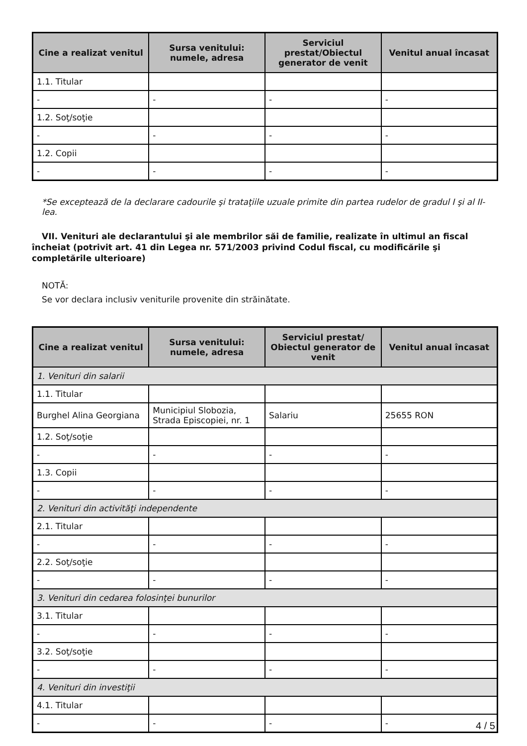| Cine a realizat venitul | Sursa venitului: numele, adresa | Serviciul prestat/Obiectul generator de venit | Venitul anual încasat |
| --- | --- | --- | --- |
| 1.1. Titular | | | |
| - | - | - | - |
| 1.2. Soţ/soţie | | | |
| - | - | - | - |
| 1.2. Copii | | | |
| - | - | - | - |
*Se exceptează de la declarare cadourile şi trataţiile uzuale primite din partea rudelor de gradul I şi al II-lea.
VII. Venituri ale declarantului şi ale membrilor săi de familie, realizate în ultimul an fiscal încheiat (potrivit art. 41 din Legea nr. 571/2003 privind Codul fiscal, cu modificările şi completările ulterioare)
NOTĂ:
Se vor declara inclusiv veniturile provenite din străinătate.
| Cine a realizat venitul | Sursa venitului: numele, adresa | Serviciul prestat/ Obiectul generator de venit | Venitul anual încasat |
| --- | --- | --- | --- |
| 1. Venituri din salarii | | | |
| 1.1. Titular | | | |
| Burghel Alina Georgiana | Municipiul Slobozia, Strada Episcopiei, nr. 1 | Salariu | 25655 RON |
| 1.2. Soţ/soţie | | | |
| - | - | - | - |
| 1.3. Copii | | | |
| - | - | - | - |
| 2. Venituri din activităţi independente | | | |
| 2.1. Titular | | | |
| - | - | - | - |
| 2.2. Soţ/soţie | | | |
| - | - | - | - |
| 3. Venituri din cedarea folosinţei bunurilor | | | |
| 3.1. Titular | | | |
| - | - | - | - |
| 3.2. Soţ/soţie | | | |
| - | - | - | - |
| 4. Venituri din investiţii | | | |
| 4.1. Titular | | | |
| - | - | - | - |
4 / 5